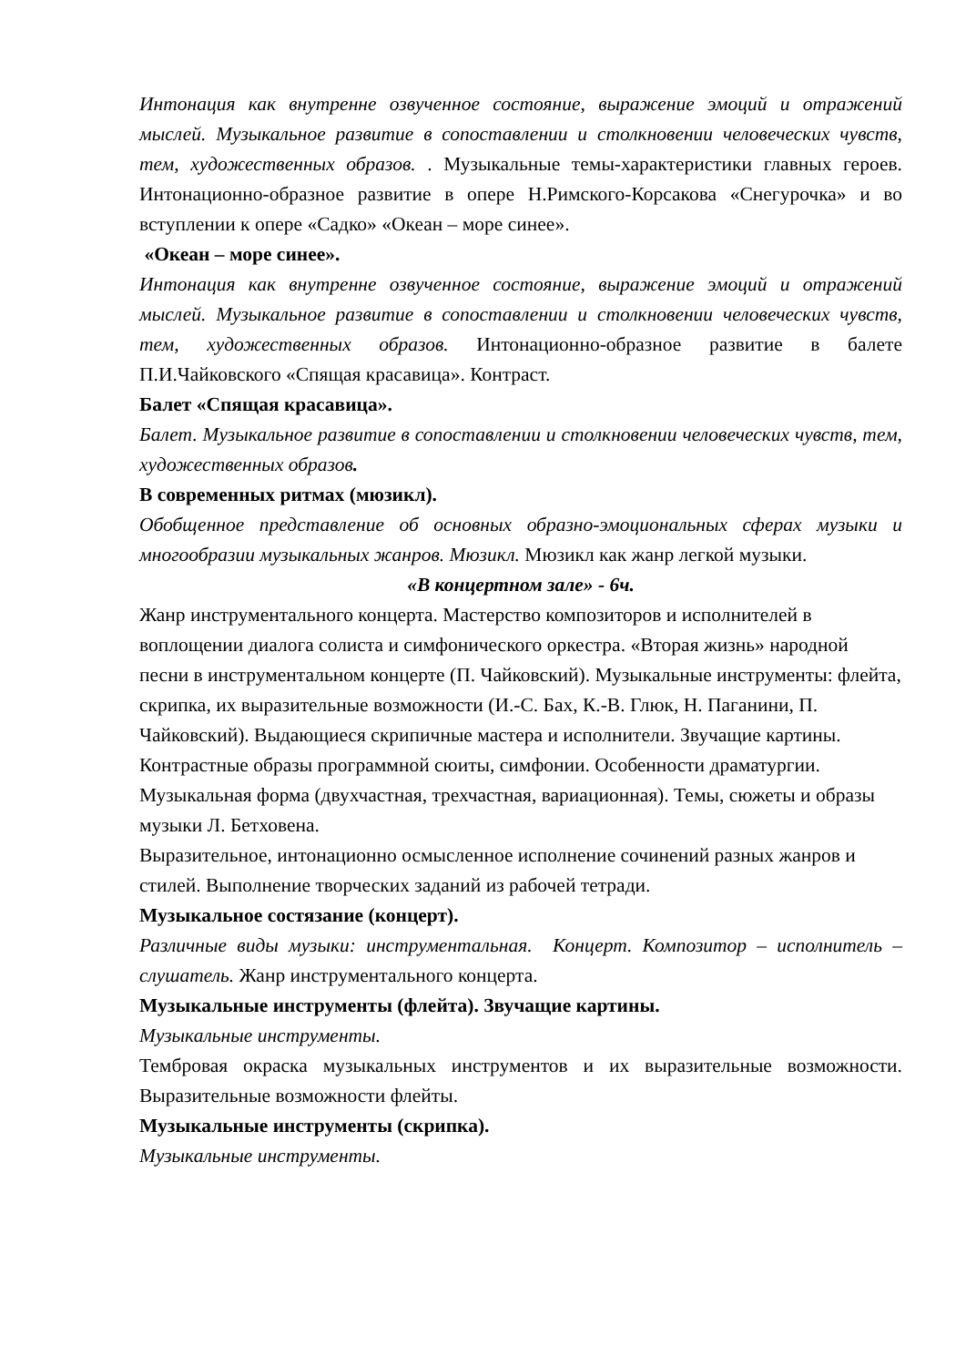Интонация как внутренне озвученное состояние, выражение эмоций и отражений мыслей. Музыкальное развитие в сопоставлении и столкновении человеческих чувств, тем, художественных образов. . Музыкальные темы-характеристики главных героев. Интонационно-образное развитие в опере Н.Римского-Корсакова «Снегурочка» и во вступлении к опере «Садко» «Океан – море синее».
«Океан – море синее».
Интонация как внутренне озвученное состояние, выражение эмоций и отражений мыслей. Музыкальное развитие в сопоставлении и столкновении человеческих чувств, тем, художественных образов. Интонационно-образное развитие в балете П.И.Чайковского «Спящая красавица». Контраст.
Балет «Спящая красавица».
Балет. Музыкальное развитие в сопоставлении и столкновении человеческих чувств, тем, художественных образов.
В современных ритмах (мюзикл).
Обобщенное представление об основных образно-эмоциональных сферах музыки и многообразии музыкальных жанров. Мюзикл. Мюзикл как жанр легкой музыки.
«В концертном зале» - 6ч.
Жанр инструментального концерта. Мастерство композиторов и исполнителей в воплощении диалога солиста и симфонического оркестра. «Вторая жизнь» народной песни в инструментальном концерте (П. Чайковский). Музыкальные инструменты: флейта, скрипка, их выразительные возможности (И.-С. Бах, К.-В. Глюк, Н. Паганини, П. Чайковский). Выдающиеся скрипичные мастера и исполнители. Звучащие картины. Контрастные образы программной сюиты, симфонии. Особенности драматургии. Музыкальная форма (двухчастная, трехчастная, вариационная). Темы, сюжеты и образы музыки Л. Бетховена.
Выразительное, интонационно осмысленное исполнение сочинений разных жанров и стилей. Выполнение творческих заданий из рабочей тетради.
Музыкальное состязание (концерт).
Различные виды музыки: инструментальная. Концерт. Композитор – исполнитель – слушатель. Жанр инструментального концерта.
Музыкальные инструменты (флейта). Звучащие картины.
Музыкальные инструменты.
Тембровая окраска музыкальных инструментов и их выразительные возможности. Выразительные возможности флейты.
Музыкальные инструменты (скрипка).
Музыкальные инструменты.